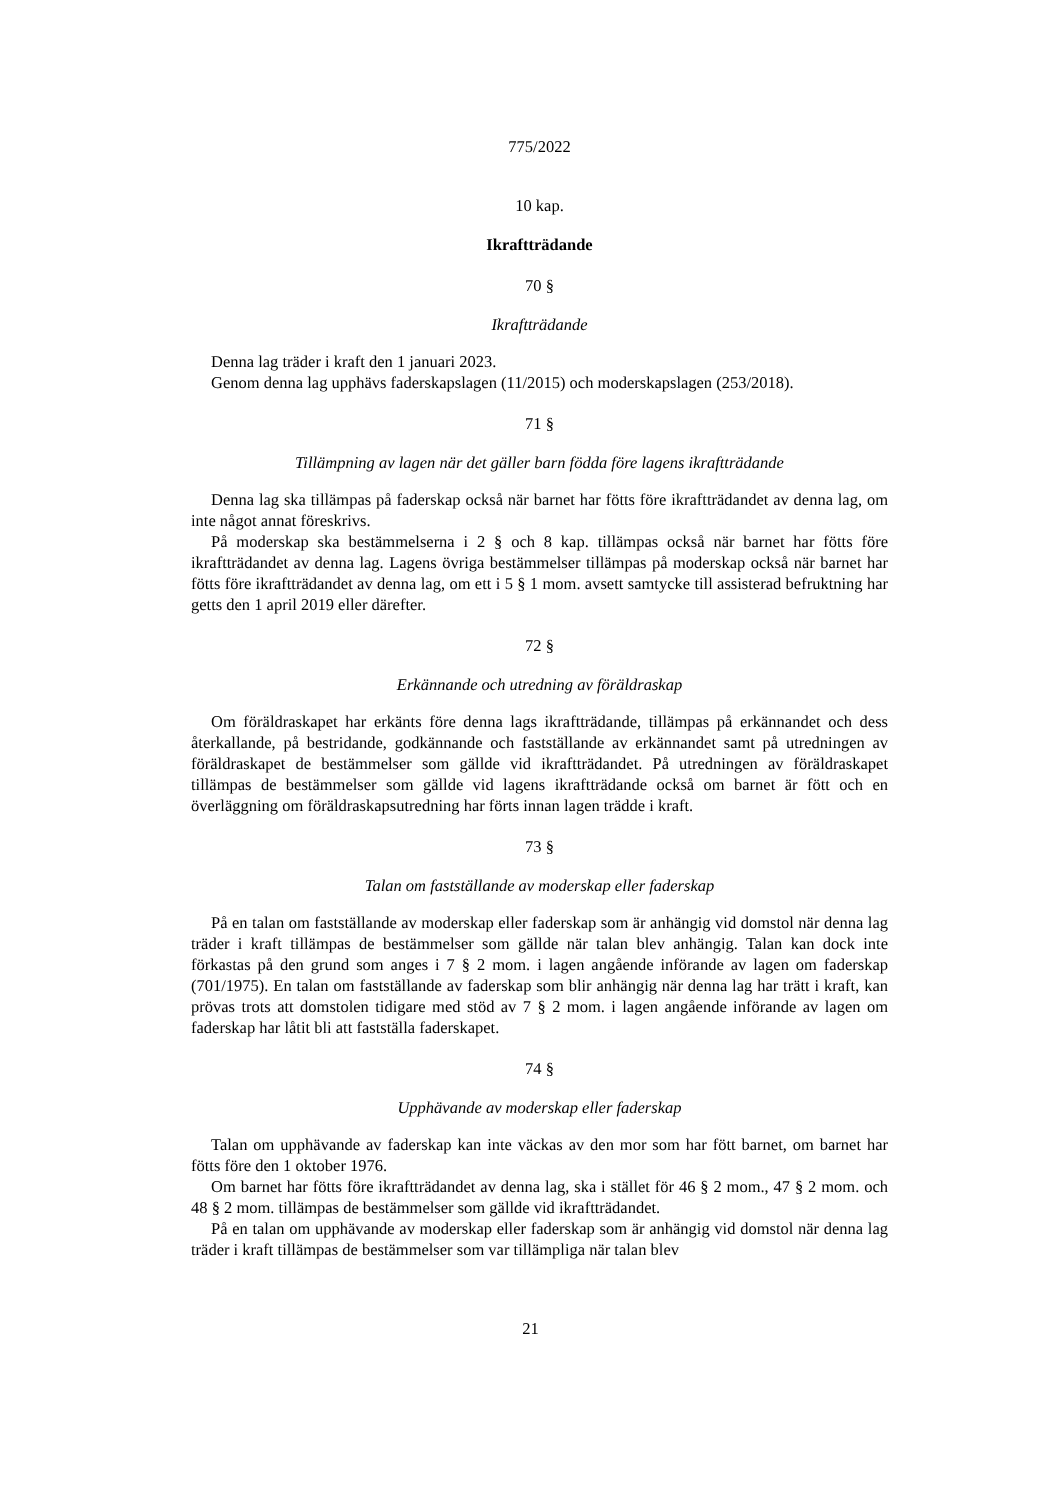775/2022
10 kap.
Ikraftträdande
70 §
Ikraftträdande
Denna lag träder i kraft den 1 januari 2023.
Genom denna lag upphävs faderskapslagen (11/2015) och moderskapslagen (253/2018).
71 §
Tillämpning av lagen när det gäller barn födda före lagens ikraftträdande
Denna lag ska tillämpas på faderskap också när barnet har fötts före ikraftträdandet av denna lag, om inte något annat föreskrivs.
På moderskap ska bestämmelserna i 2 § och 8 kap. tillämpas också när barnet har fötts före ikraftträdandet av denna lag. Lagens övriga bestämmelser tillämpas på moderskap också när barnet har fötts före ikraftträdandet av denna lag, om ett i 5 § 1 mom. avsett samtycke till assisterad befruktning har getts den 1 april 2019 eller därefter.
72 §
Erkännande och utredning av föräldraskap
Om föräldraskapet har erkänts före denna lags ikraftträdande, tillämpas på erkännandet och dess återkallande, på bestridande, godkännande och fastställande av erkännandet samt på utredningen av föräldraskapet de bestämmelser som gällde vid ikraftträdandet. På utredningen av föräldraskapet tillämpas de bestämmelser som gällde vid lagens ikraftträdande också om barnet är fött och en överläggning om föräldraskapsutredning har förts innan lagen trädde i kraft.
73 §
Talan om fastställande av moderskap eller faderskap
På en talan om fastställande av moderskap eller faderskap som är anhängig vid domstol när denna lag träder i kraft tillämpas de bestämmelser som gällde när talan blev anhängig. Talan kan dock inte förkastas på den grund som anges i 7 § 2 mom. i lagen angående införande av lagen om faderskap (701/1975). En talan om fastställande av faderskap som blir anhängig när denna lag har trätt i kraft, kan prövas trots att domstolen tidigare med stöd av 7 § 2 mom. i lagen angående införande av lagen om faderskap har låtit bli att fastställa faderskapet.
74 §
Upphävande av moderskap eller faderskap
Talan om upphävande av faderskap kan inte väckas av den mor som har fött barnet, om barnet har fötts före den 1 oktober 1976.
Om barnet har fötts före ikraftträdandet av denna lag, ska i stället för 46 § 2 mom., 47 § 2 mom. och 48 § 2 mom. tillämpas de bestämmelser som gällde vid ikraftträdandet.
På en talan om upphävande av moderskap eller faderskap som är anhängig vid domstol när denna lag träder i kraft tillämpas de bestämmelser som var tillämpliga när talan blev
21